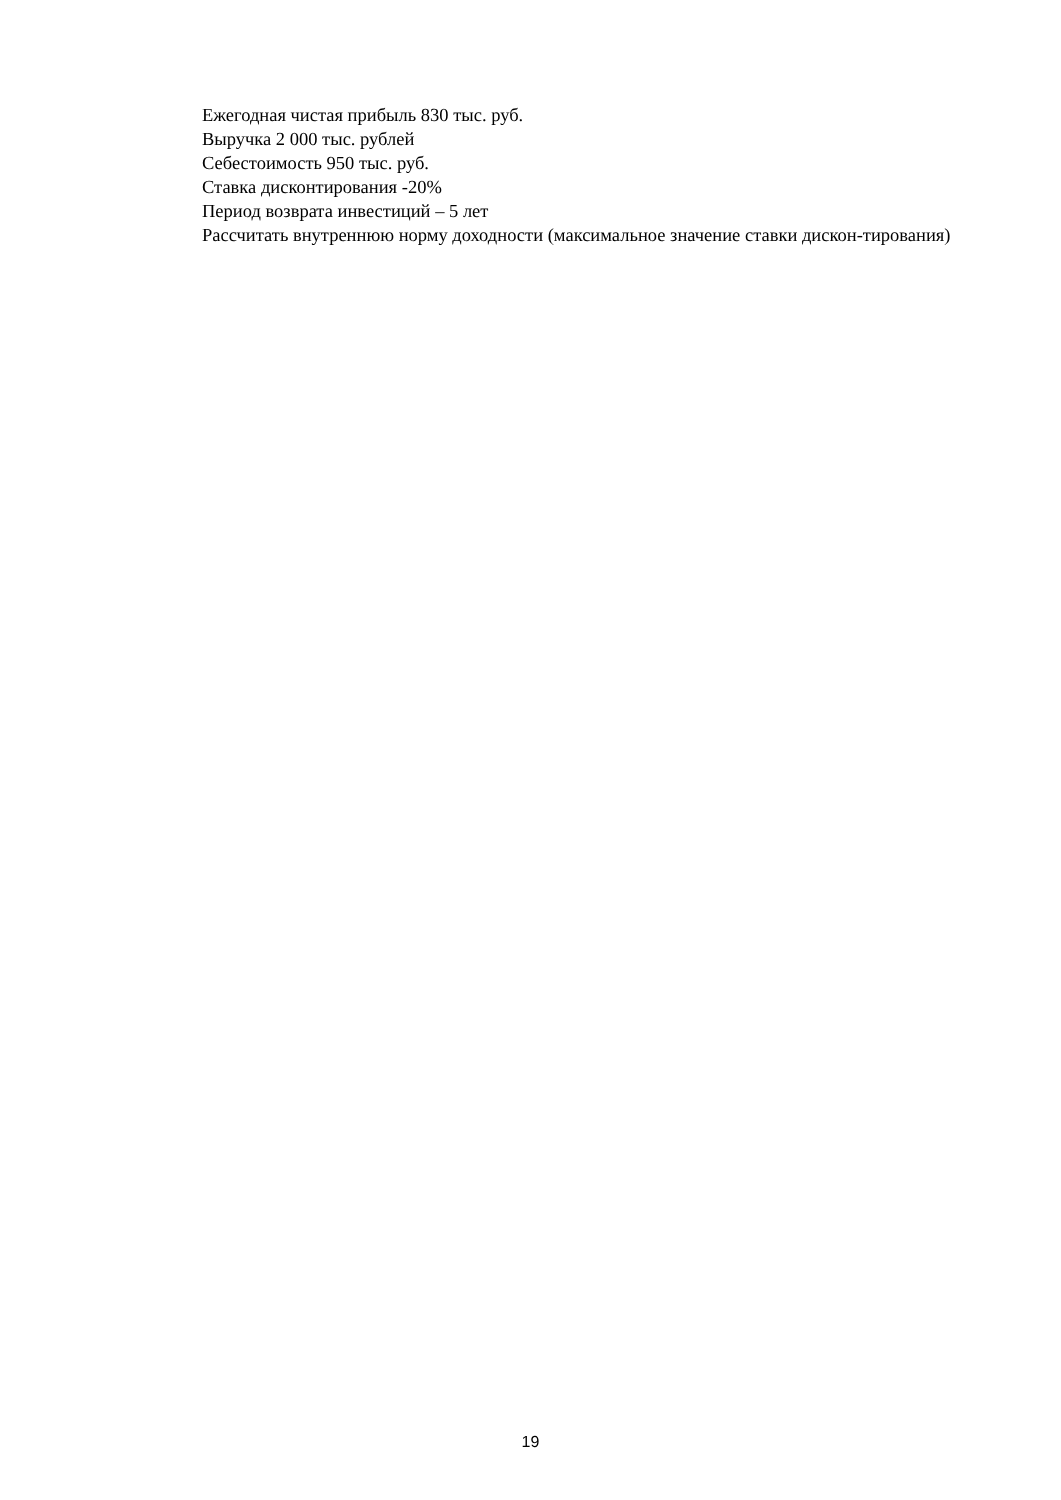Ежегодная чистая прибыль 830 тыс. руб.
Выручка 2 000 тыс. рублей
Себестоимость 950 тыс. руб.
Ставка дисконтирования -20%
Период возврата инвестиций – 5 лет
Рассчитать внутреннюю норму доходности (максимальное значение ставки дискон-тирования)
19